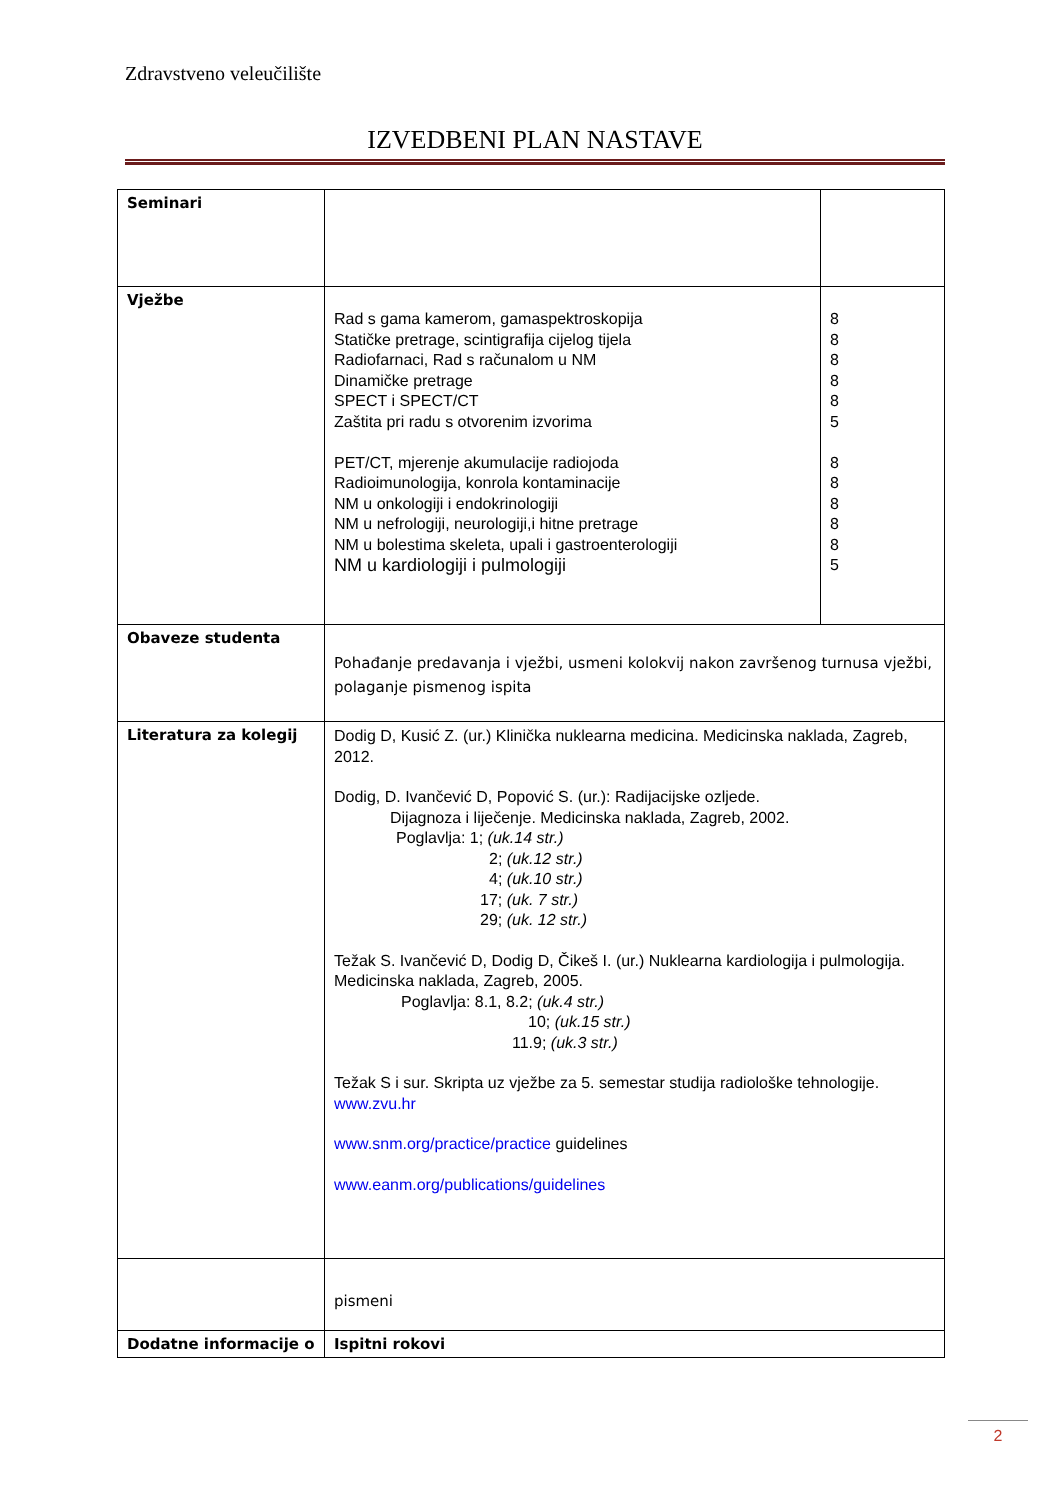Zdravstveno veleučilište
IZVEDBENI PLAN NASTAVE
| Seminari | | |
| Vježbe | Rad s gama kamerom, gamaspektroskopija Statičke pretrage, scintigrafija cijelog tijela Radiofarnaci, Rad s računalom u NM Dinamičke pretrage SPECT i SPECT/CT Zaštita pri radu s otvorenim izvorima PET/CT, mjerenje akumulacije radiojoda Radioimunologija, konrola kontaminacije NM u onkologiji i endokrinologiji NM u nefrologiji, neurologiji,i hitne pretrage NM u bolestima skeleta, upali i gastroenterologiji NM u kardiologiji i pulmologiji | 8 8 8 8 8 5 8 8 8 8 8 5 |
| Obaveze studenta | Pohađanje predavanja i vježbi, usmeni kolokvij nakon završenog turnusa vježbi, polaganje pismenog ispita | |
| Literatura za kolegij | Dodig D, Kusić Z. (ur.) Klinička nuklearna medicina. Medicinska naklada, Zagreb, 2012. Dodig, D. Ivančević D, Popović S. (ur.): Radijacijske ozljede. Dijagnoza i liječenje. Medicinska naklada, Zagreb, 2002. Poglavlja: 1; (uk.14 str.) 2; (uk.12 str.) 4; (uk.10 str.) 17; (uk. 7 str.) 29; (uk. 12 str.) Težak S. Ivančević D, Dodig D, Čikeš I. (ur.) Nuklearna kardiologija i pulmologija. Medicinska naklada, Zagreb, 2005. Poglavlja: 8.1, 8.2; (uk.4 str.) 10; (uk.15 str.) 11.9; (uk.3 str.) Težak S i sur. Skripta uz vježbe za 5. semestar studija radiološke tehnologije. www.zvu.hr www.snm.org/practice/practice guidelines www.eanm.org/publications/guidelines | |
| | pismeni | |
| Dodatne informacije o | Ispitni rokovi | |
2